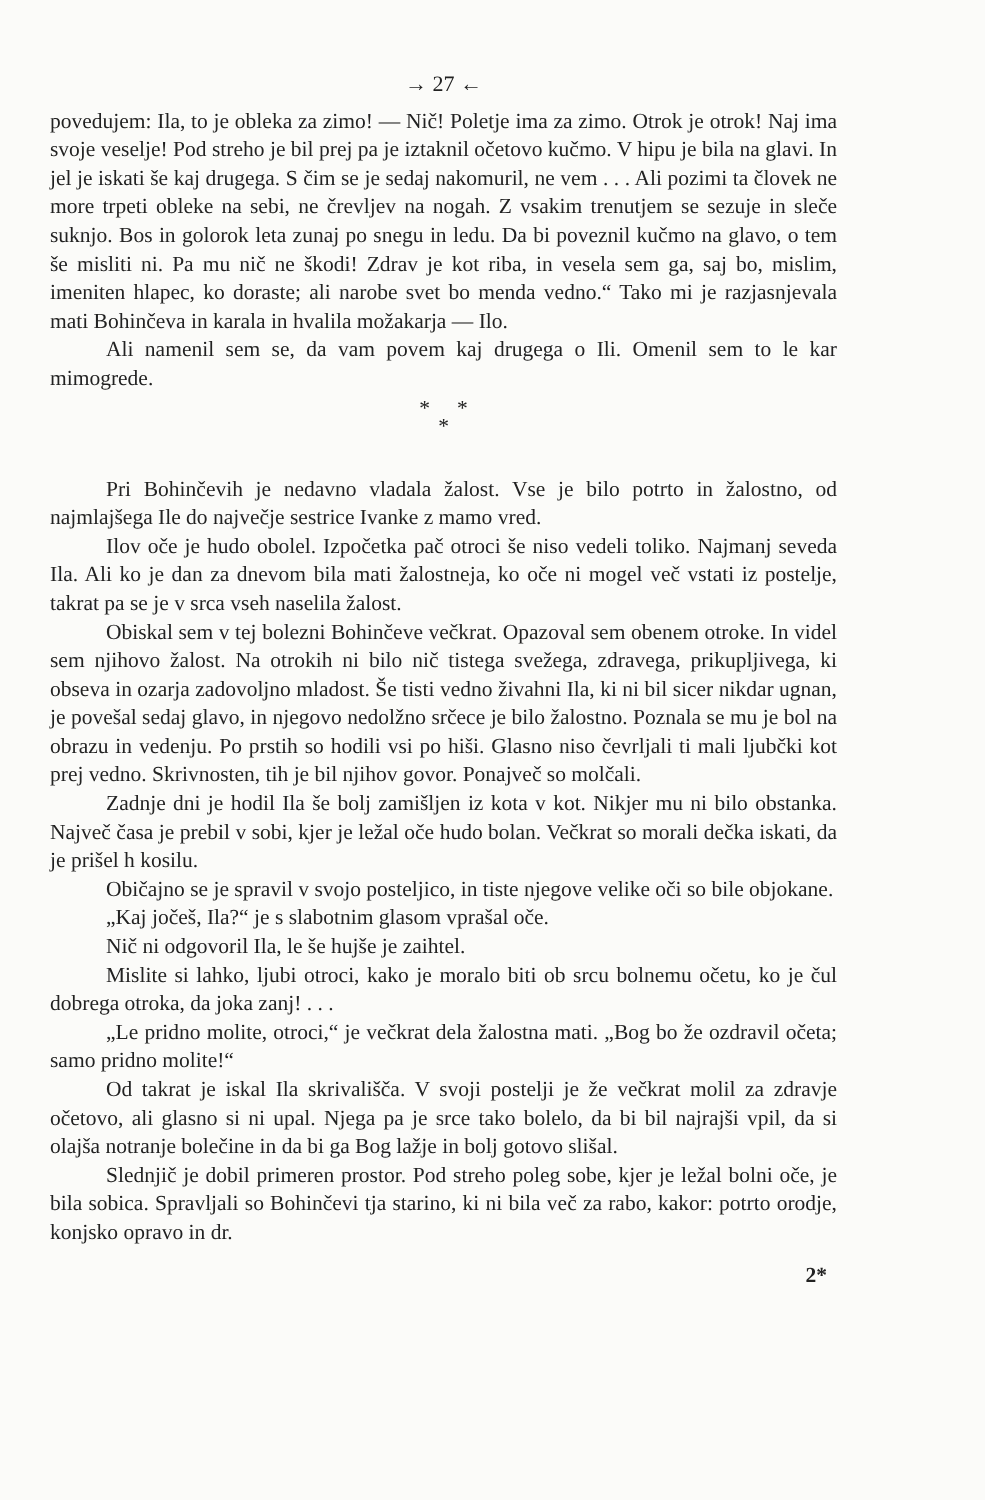→ 27 ←
povedujem: Ila, to je obleka za zimo! — Nič! Poletje ima za zimo. Otrok je otrok! Naj ima svoje veselje! Pod streho je bil prej pa je iztaknil očetovo kučmo. V hipu je bila na glavi. In jel je iskati še kaj drugega. S čim se je sedaj nakomuril, ne vem . . . Ali pozimi ta človek ne more trpeti obleke na sebi, ne črevljev na nogah. Z vsakim trenutjem se sezuje in sleče suknjo. Bos in golorok leta zunaj po snegu in ledu. Da bi poveznil kučmo na glavo, o tem še misliti ni. Pa mu nič ne škodi! Zdrav je kot riba, in vesela sem ga, saj bo, mislim, imeniten hlapec, ko doraste; ali narobe svet bo menda vedno.“ Tako mi je razjasnjevala mati Bohinčeva in karala in hvalila možakarja — Ilo.
Ali namenil sem se, da vam povem kaj drugega o Ili. Omenil sem to le kar mimogrede.
* *
*
Pri Bohinčevih je nedavno vladala žalost. Vse je bilo potrto in žalostno, od najmlajšega Ile do največje sestrice Ivanke z mamo vred.
Ilov oče je hudo obolel. Izpočetka pač otroci še niso vedeli toliko. Najmanj seveda Ila. Ali ko je dan za dnevom bila mati žalostneja, ko oče ni mogel več vstati iz postelje, takrat pa se je v srca vseh naselila žalost.
Obiskal sem v tej bolezni Bohinčeve večkrat. Opazoval sem obenem otroke. In videl sem njihovo žalost. Na otrokih ni bilo nič tistega svežega, zdravega, prikupljivega, ki obseva in ozarja zadovoljno mladost. Še tisti vedno živahni Ila, ki ni bil sicer nikdar ugnan, je povešal sedaj glavo, in njegovo nedolžno srčece je bilo žalostno. Poznala se mu je bol na obrazu in vedenju. Po prstih so hodili vsi po hiši. Glasno niso čevrljali ti mali ljubčki kot prej vedno. Skrivnosten, tih je bil njihov govor. Ponajveč so molčali.
Zadnje dni je hodil Ila še bolj zamišljen iz kota v kot. Nikjer mu ni bilo obstanka. Največ časa je prebil v sobi, kjer je ležal oče hudo bolan. Večkrat so morali dečka iskati, da je prišel h kosilu.
Običajno se je spravil v svojo posteljico, in tiste njegove velike oči so bile objokane.
„Kaj jočeš, Ila?“ je s slabotnim glasom vprašal oče.
Nič ni odgovoril Ila, le še hujše je zaihtel.
Mislite si lahko, ljubi otroci, kako je moralo biti ob srcu bolnemu očetu, ko je čul dobrega otroka, da joka zanj! . . .
„Le pridno molite, otroci,“ je večkrat dela žalostna mati. „Bog bo že ozdravil očeta; samo pridno molite!“
Od takrat je iskal Ila skrivališča. V svoji postelji je že večkrat molil za zdravje očetovo, ali glasno si ni upal. Njega pa je srce tako bolelo, da bi bil najrajši vpil, da si olajša notranje bolečine in da bi ga Bog lažje in bolj gotovo slišal.
Slednjič je dobil primeren prostor. Pod streho poleg sobe, kjer je ležal bolni oče, je bila sobica. Spravljali so Bohinčevi tja starino, ki ni bila več za rabo, kakor: potrto orodje, konjsko opravo in dr.
2*